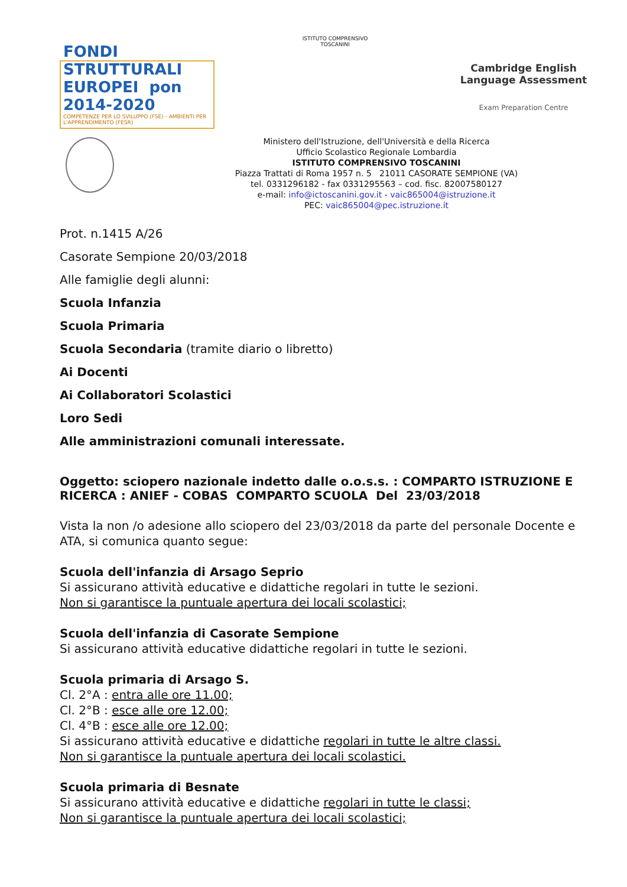FONDI STRUTTURALI EUROPEI pon 2014-2020
COMPETENZE PER LO SVILUPPO (FSE) - AMBIENTI PER L'APPRENDIMENTO (FESR)
ISTITUTO COMPRENSIVO TOSCANINI
Cambridge English Language Assessment
Exam Preparation Centre
Ministero dell'Istruzione, dell'Università e della Ricerca
Ufficio Scolastico Regionale Lombardia
ISTITUTO COMPRENSIVO TOSCANINI
Piazza Trattati di Roma 1957 n. 5 21011 CASORATE SEMPIONE (VA)
tel. 0331296182 - fax 0331295563 – cod. fisc. 82007580127
e-mail: info@ictoscanini.gov.it - vaic865004@istruzione.it
PEC: vaic865004@pec.istruzione.it
Prot. n.1415 A/26
Casorate Sempione 20/03/2018
Alle famiglie degli alunni:
Scuola Infanzia
Scuola Primaria
Scuola Secondaria (tramite diario o libretto)
Ai Docenti
Ai Collaboratori Scolastici
Loro Sedi
Alle amministrazioni comunali interessate.
Oggetto: sciopero nazionale indetto dalle o.o.s.s. : COMPARTO ISTRUZIONE E RICERCA : ANIEF - COBAS COMPARTO SCUOLA Del 23/03/2018
Vista la non /o adesione allo sciopero del 23/03/2018 da parte del personale Docente e ATA, si comunica quanto segue:
Scuola dell'infanzia di Arsago Seprio
Si assicurano attività educative e didattiche regolari in tutte le sezioni.
Non si garantisce la puntuale apertura dei locali scolastici;
Scuola dell'infanzia di Casorate Sempione
Si assicurano attività educative didattiche regolari in tutte le sezioni.
Scuola primaria di Arsago S.
Cl. 2°A : entra alle ore 11.00;
Cl. 2°B : esce alle ore 12.00;
Cl. 4°B : esce alle ore 12.00;
Si assicurano attività educative e didattiche regolari in tutte le altre classi.
Non si garantisce la puntuale apertura dei locali scolastici.
Scuola primaria di Besnate
Si assicurano attività educative e didattiche regolari in tutte le classi;
Non si garantisce la puntuale apertura dei locali scolastici;